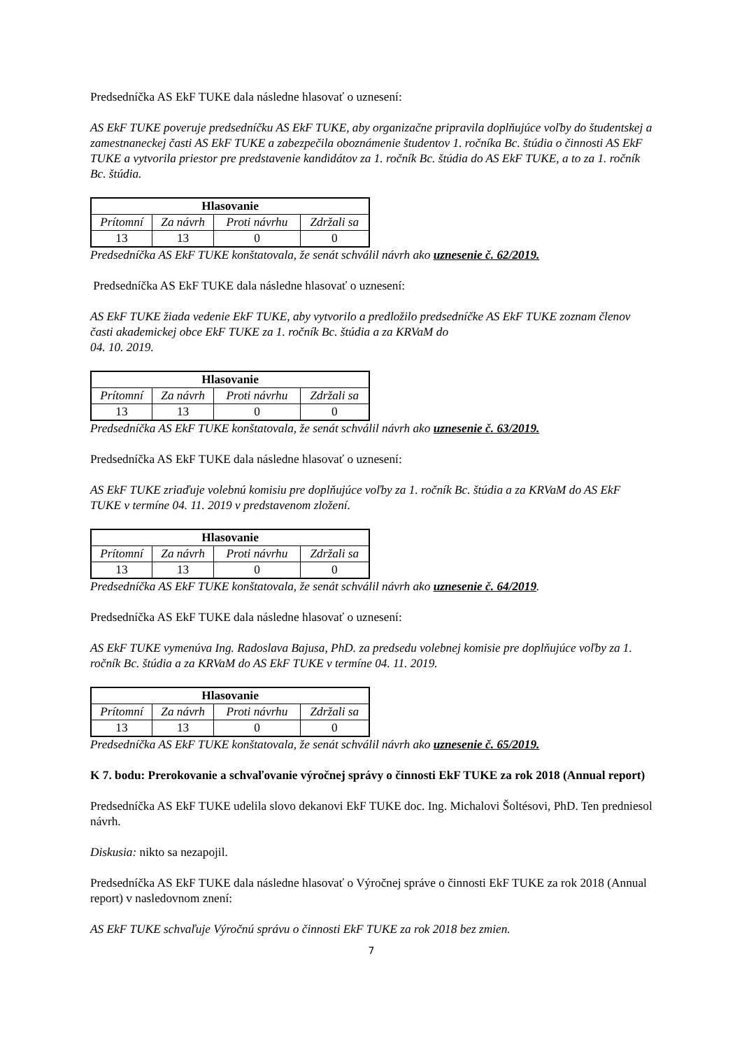Predsedníčka AS EkF TUKE dala následne hlasovať o uznesení:
AS EkF TUKE poveruje predsedníčku AS EkF TUKE, aby organizačne pripravila doplňujúce voľby do študentskej a zamestnaneckej časti AS EkF TUKE a zabezpečila oboznámenie študentov 1. ročníka Bc. štúdia o činnosti AS EkF TUKE a vytvorila priestor pre predstavenie kandidátov za 1. ročník Bc. štúdia do AS EkF TUKE, a to za 1. ročník Bc. štúdia.
| Hlasovanie | | | |
| --- | --- | --- | --- |
| Prítomní | Za návrh | Proti návrhu | Zdržali sa |
| 13 | 13 | 0 | 0 |
Predsedníčka AS EkF TUKE konštatovala, že senát schválil návrh ako uznesenie č. 62/2019.
Predsedníčka AS EkF TUKE dala následne hlasovať o uznesení:
AS EkF TUKE žiada vedenie EkF TUKE, aby vytvorilo a predložilo predsedníčke AS EkF TUKE zoznam členov časti akademickej obce EkF TUKE za 1. ročník Bc. štúdia a za KRVaM do
04. 10. 2019.
| Hlasovanie | | | |
| --- | --- | --- | --- |
| Prítomní | Za návrh | Proti návrhu | Zdržali sa |
| 13 | 13 | 0 | 0 |
Predsedníčka AS EkF TUKE konštatovala, že senát schválil návrh ako uznesenie č. 63/2019.
Predsedníčka AS EkF TUKE dala následne hlasovať o uznesení:
AS EkF TUKE zriaďuje volebnú komisiu pre doplňujúce voľby za 1. ročník Bc. štúdia a za KRVaM do AS EkF TUKE v termíne 04. 11. 2019 v predstavenom zložení.
| Hlasovanie | | | |
| --- | --- | --- | --- |
| Prítomní | Za návrh | Proti návrhu | Zdržali sa |
| 13 | 13 | 0 | 0 |
Predsedníčka AS EkF TUKE konštatovala, že senát schválil návrh ako uznesenie č. 64/2019.
Predsedníčka AS EkF TUKE dala následne hlasovať o uznesení:
AS EkF TUKE vymenúva Ing. Radoslava Bajusa, PhD. za predsedu volebnej komisie pre doplňujúce voľby za 1. ročník Bc. štúdia a za KRVaM do AS EkF TUKE v termíne 04. 11. 2019.
| Hlasovanie | | | |
| --- | --- | --- | --- |
| Prítomní | Za návrh | Proti návrhu | Zdržali sa |
| 13 | 13 | 0 | 0 |
Predsedníčka AS EkF TUKE konštatovala, že senát schválil návrh ako uznesenie č. 65/2019.
K 7. bodu: Prerokovanie a schvaľovanie výročnej správy o činnosti EkF TUKE za rok 2018 (Annual report)
Predsedníčka AS EkF TUKE udelila slovo dekanovi EkF TUKE doc. Ing. Michalovi Šoltésovi, PhD. Ten predniesol návrh.
Diskusia: nikto sa nezapojil.
Predsedníčka AS EkF TUKE dala následne hlasovať o Výročnej správe o činnosti EkF TUKE za rok 2018 (Annual report) v nasledovnom znení:
AS EkF TUKE schvaľuje Výročnú správu o činnosti EkF TUKE za rok 2018 bez zmien.
7